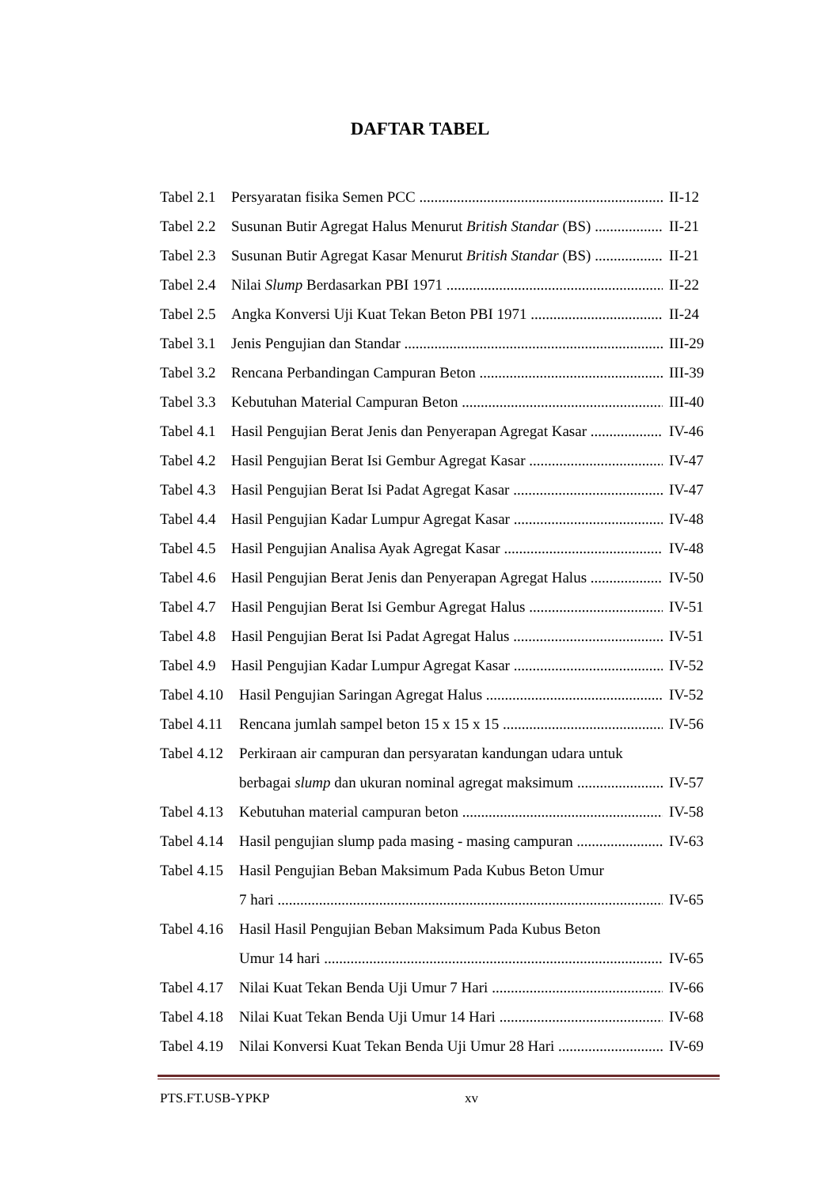DAFTAR TABEL
Tabel 2.1 Persyaratan fisika Semen PCC II-12
Tabel 2.2 Susunan Butir Agregat Halus Menurut British Standar (BS) II-21
Tabel 2.3 Susunan Butir Agregat Kasar Menurut British Standar (BS) II-21
Tabel 2.4 Nilai Slump Berdasarkan PBI 1971 II-22
Tabel 2.5 Angka Konversi Uji Kuat Tekan Beton PBI 1971 II-24
Tabel 3.1 Jenis Pengujian dan Standar III-29
Tabel 3.2 Rencana Perbandingan Campuran Beton III-39
Tabel 3.3 Kebutuhan Material Campuran Beton III-40
Tabel 4.1 Hasil Pengujian Berat Jenis dan Penyerapan Agregat Kasar IV-46
Tabel 4.2 Hasil Pengujian Berat Isi Gembur Agregat Kasar IV-47
Tabel 4.3 Hasil Pengujian Berat Isi Padat Agregat Kasar IV-47
Tabel 4.4 Hasil Pengujian Kadar Lumpur Agregat Kasar IV-48
Tabel 4.5 Hasil Pengujian Analisa Ayak Agregat Kasar IV-48
Tabel 4.6 Hasil Pengujian Berat Jenis dan Penyerapan Agregat Halus IV-50
Tabel 4.7 Hasil Pengujian Berat Isi Gembur Agregat Halus IV-51
Tabel 4.8 Hasil Pengujian Berat Isi Padat Agregat Halus IV-51
Tabel 4.9 Hasil Pengujian Kadar Lumpur Agregat Kasar IV-52
Tabel 4.10 Hasil Pengujian Saringan Agregat Halus IV-52
Tabel 4.11 Rencana jumlah sampel beton 15 x 15 x 15 IV-56
Tabel 4.12 Perkiraan air campuran dan persyaratan kandungan udara untuk
berbagai slump dan ukuran nominal agregat maksimum IV-57
Tabel 4.13 Kebutuhan material campuran beton IV-58
Tabel 4.14 Hasil pengujian slump pada masing - masing campuran IV-63
Tabel 4.15 Hasil Pengujian Beban Maksimum Pada Kubus Beton Umur
7 hari IV-65
Tabel 4.16 Hasil Hasil Pengujian Beban Maksimum Pada Kubus Beton
Umur 14 hari IV-65
Tabel 4.17 Nilai Kuat Tekan Benda Uji Umur 7 Hari IV-66
Tabel 4.18 Nilai Kuat Tekan Benda Uji Umur 14 Hari IV-68
Tabel 4.19 Nilai Konversi Kuat Tekan Benda Uji Umur 28 Hari IV-69
PTS.FT.USB-YPKP xv